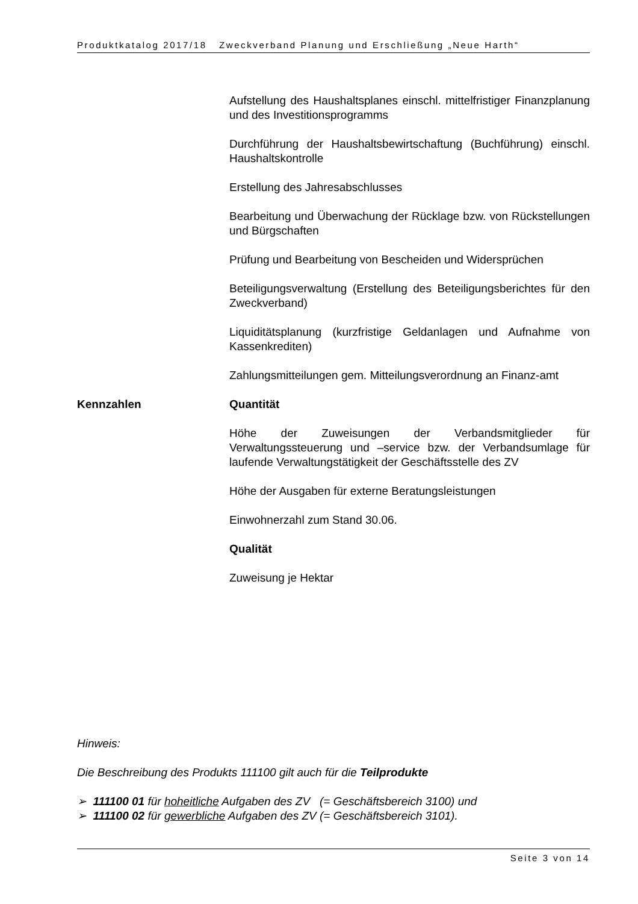Produktkatalog 2017/18 Zweckverband Planung und Erschließung „Neue Harth“
Aufstellung des Haushaltsplanes einschl. mittelfristiger Finanzplanung und des Investitionsprogramms
Durchführung der Haushaltsbewirtschaftung (Buchführung) einschl. Haushaltskontrolle
Erstellung des Jahresabschlusses
Bearbeitung und Überwachung der Rücklage bzw. von Rückstellungen und Bürgschaften
Prüfung und Bearbeitung von Bescheiden und Widersprüchen
Beteiligungsverwaltung (Erstellung des Beteiligungsberichtes für den Zweckverband)
Liquiditätsplanung (kurzfristige Geldanlagen und Aufnahme von Kassenkrediten)
Zahlungsmitteilungen gem. Mitteilungsverordnung an Finanz-amt
Kennzahlen Quantität
Höhe der Zuweisungen der Verbandsmitglieder für Verwaltungssteuerung und –service bzw. der Verbandsumlage für laufende Verwaltungstätigkeit der Geschäftsstelle des ZV
Höhe der Ausgaben für externe Beratungsleistungen
Einwohnerzahl zum Stand 30.06.
Qualität
Zuweisung je Hektar
Hinweis:
Die Beschreibung des Produkts 111100 gilt auch für die Teilprodukte
➢ 111100 01 für hoheitliche Aufgaben des ZV (= Geschäftsbereich 3100) und
➢ 111100 02 für gewerbliche Aufgaben des ZV (= Geschäftsbereich 3101).
Seite 3 von 14